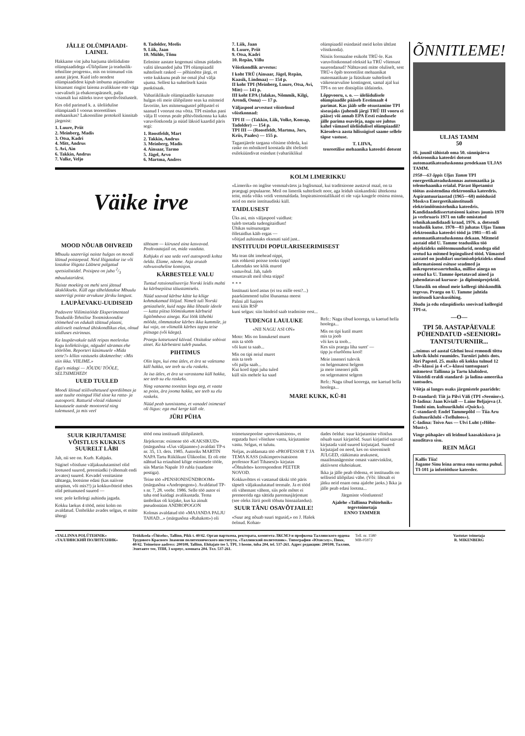JÄLLE OLÜMPIAADI-LAINEL
Hakkame vist juba harjuma üleliiduliste olümpiaadidega «Üliõpilane ja teaduslik-tehniline progress», mis on toimunud viis aastat järjest. Kuid info nendest olümpiaadidest kipub imbuma asjaosaliste kitsamast ringist laiema avalikkuse ette väga vaevaliselt ja ebakorrapäraselt, palju visamalt kui näiteks teave spordivõistlustelt.
Kes olid parimad k. a. üleliidulise olümpiaadi I voorus teoreetilises mehaanikas? Lakooniline protokoll kinnitab järgmist:
1. Luure, Priit
2. Meinberg, Madis
3. Otsa, Kadri
4. Mitt, Andrus
5. Avi, Ain
6. Takkin, Andrus
7. Valke, Veljo
8. Tadolder, Meelis
9. Liik, Jaan
10. Mühle, Tõnu
Eelmiste aastate kogemusi silmas pidades valiti ülesanded juba TPI olümpiaadil suhteliselt rasked — põhimõtte järgi, et vette kukkunu peab ise omal jõul välja ujuma. Sellest ka suhteliselt kasin punktisaak.
Vabariiklikule olümpiaadile kutsutute hulgas oli meie üliõpilaste seas ka mitmeid favoriite, kes mitmesugustel põhjustel ei saanud I voorust osa võtta. TPI esindus pani välja II voorus peale põhivõistkonna ka kaks varuvõistkonda ja nüüd läksid kaardid päris segi:
1. Roostfeldt, Mart
2. Takkin, Andrus
3. Meinberg, Madis
4. Ainsaar, Tarmo
5. Jägel, Arvo
6. Martma, Andres
7. Liik, Jaan
8. Luure, Priit
9. Otsa, Kadri
10. Repän, Villu
Võistkondlik arvestus:
I koht TRÜ (Ainsaar, Jägel, Repän, Kaasik, Lindmaa) — 154 p.
II koht TPI (Meinberg, Luure, Otsa, Avi, Mitt) — 141 p.
III koht EPA (Jalakas, Nõmmik, Kilgi, Arendi, Oona) — 17 p.
Väljaspool arvestust võistelnud võistkonnad:
TPI II — (Takkin, Liik, Volke, Konsap, Tadolder) — 154 p.
TPI III — (Roostfeldt, Martma, Jors, Kriis, Paales) — 155 p.
Tagantjärele targana võisime tõdeda, kui raske on mõnikord koostada üht tõeliselt esileküündivat esindust (vabariiklikul
olümpiaadil esindasid meid kolm ühtlast võistkonda).
Niisiis formaalne esikoht TRÜ-le. Kas varuvõistkonnad oleksid ka TRÜ võimsust suurendanud? Nähtavasti mitte oluliselt, sest TRÜ-s õpib teoreetilist mehaanikat matemaatikute ja füüsikute suhteliselt väikesearvuline kontingent, samal ajal kui TPI-s on see distsipliin üldaineks.
Lõppvooru, s. o. — üleliidulisele olümpiaadile pääseb Eestimaalt 4 parimat. Kas jääb selle otsustamine TPI siseasjaks (juhendi järgi TRÜ III vooru ei pääse) või annab EPA Eesti esindusele jälle parima osavõtja, nagu see juhtus kahel viimasel üleliidulisel olümpiaadil? Käesoleva aasta hilissügisel saame sellele täpse vastuse.
T. LIIVA,
teoreetilise mehaanika kateedri dotsent
Väike irve
MOOD NÕUAB OHVREID
Mbuulu saareriigi naiste hulgas on moodi läinud poistepead. Neid lõigatakse ise või lastakse lõigata Läänest palgatud spetsialistidel. Poisipea on juba 2/3 mbuulutaridest.
Naiste moekirg on mehi seni jätnud ükskõikseks. Küll aga täheldatakse Mbuulu saareriigi poiste arvukuse järsku langust.
LAUPÄEVAKU-UUDISEID
Padavere Viilimistööde Eksperimentaal Teaduslik-Tehnilise Tootmiskoondise töömehed on edukalt täitnud plaani, aktiivselt osalenud ühiskondlikus elus, olnud taidluses esirinnas.
Ka laupäevakule tuldi reipas meeleolus kogu kollektiiviga, nägudel säramas ehe töörõõm. Reporteri küsimusele «Mida teete?» kõlas vastuseks ükskmeelne: «Mis siin ikka. VIILIME.»
Ega's midagi — JÕUDU TÖÖLE, SELTSIMEHED!
UUED TUULED
Moodi läinud stiilivahetused spordiilmas ja uute tuulte otsingud lõid sisse ka ratta- ja autosporti. Ratturid võtsid ridamisi kasutusele autode mootoreid ning tulemused, ja mis veel
tähtsam — kiirused aina kasvavad. Pealtvaatajail on, mida vaadata.
Kahjuks ei saa seda veel autospordi kohta öelda. Elame, näeme. Asja arutab rahvusvaheline komisjon.
KÄRBESTELE VALU
Tuntud ratsionaliseerija Norski leidis mahti ka kärbsepiitsa täiustamiseks.
Nüüd saavad kärbse kätte ka kõige kohmakamad lööjad. Nimelt tuli Norski geniaalsele, kuid nagu ikka lihtsale ideele — katta piitsa löömiskumm kärbseid ligitõmbava ainega. Kui löök lähebki mööda, tõmmatakse kärbes ikka kummile, ja kui vaja, on võimalik kärbes tappa teise piitsaga (või käega).
Praegu katsetused käivad. Otsitakse sobivat ainet. Ka kärbestest tuleb puudus.
PIHTIMUS
Olin laps, kui ema ütles, et ära sa valetama küll hakka, see teeb su elu raskeks.
Ja isa ütles, et ära sa varastama küll hakka, see teeb su elu raskeks.
Ning vanaema toonitas kogu aeg, et vaata sa poiss, ära jooma hakka, see teeb su elu raskeks.
Nüüd peab tunnistama, et vanadel inimestel oli õigus: ega mul kerge küll ole.
JÜRI PÜHA
KOLM LIMERIKKU
«Limerik» on inglise vemmalvärss ja Inglismaal, kui traditsioone austaval maal, on ta praegugi populaarne. Meil on limerik suhteliselt noor, aga leidub siinkandiski ühtekoma teist, mida võiks veidi vemmaldada. Inspiratsiooniallikaid ei ole vaja kaugele otsima minna, neid on meie instituudiski küll.
TAIDLUSEST
Üks asi, mis väljaspool vaidlust:
tuleb toetada tudengitaidlust!
Ühikas suitsunurgas
õlletaidlus käib ergas —
võitjad auhinnaks eksmati said just..
INSTITUUDI POPULARISEERIMISEST
Ma tean üht imehead nippi,
mis rohkesti poisse tooks tippi!
Lahendaks see kõik mured
vastuvõtul. Jah, tuleb
otsustavalt meil tõsta stippi!
* * *
Instituuti kord astus (ei tea mille eest?...)
paarkümmend tulist lõunamaa meest
Palmi all fuajees
seni käis RSP
kuni selgus: siin hindeid saab teadmiste eest...
TUDENGI LAULUKE
«NII NAGU ASI ON»
Moto: Mis on linnukesel muret
mis ta sööb
või kust ta saab...
Mis on tipi neiul muret
mis ta teeb
või palju saab...
Kui kord tippi juba tuled
küll siis mehele ka saad
Refr.: Nagu tibud koorega, ta kaetud hella hoolega...
Mis on tipi kutil muret
mis ta joob
või kes ta toob...
Kes siis praegu liha suret' —
tipp ju elurõõmu kool!
Meie inseneri tulevik
on helgematest helgem
ja meie inseneri pilk
on selgematest selgem
Refr.: Nagu tibud koorega, me kaetud hella hoolega...
MARE KUKK, KÜ-81
SUUR KIRJUTAMISE VÕISTLUS KUKKUS SUURELT LÄBI
Jah, nii see on. Kurb. Kahjuks.
Sügisel võistluse väljakuulutamisel olid lootused suured, preemiadki (vähemalt endi arvates) suured. Kevadel venitasime tähtaega, lootsime edasi (kas naiivne utopism, või mis?!) ja kokkuvõtteid tehes olid pettumused suured —
sest: pole kellelegi auhindu jagada.
Kokku laekus 4 tööd, neist kolm on avaldatud. Ümbrikke avades selgus, et mitte ühtegi
tööd oma instituudi üliõpilastelt.
Järjekorras: esimene töö «KAKSIKUD» (märgusõna «Uus väljaanne») avaldati TP-s nr. 35, 13. dets. 1985. Autoriks MARTIN NAPA Tartu Riiklikust Ülikoolist. Et oli ette nähtud ka eriauhind kõige esimesele töölе, siis Martin Napale 10 rubla (saadame postiga).
Teine töö «PENSIONISÜNDROOM» (märgusõna «Andropogon»). Avaldatud TP-s nr. 7, 28. veebr. 1986. Selle töö autor ei taha end kuidagi avalikustada. Tema ümbrikus oli kirjake, kus ka ainult pseudonüüm ANDROPOGON
Kolmas avaldatud töö «MAJANDA PALJU TAHAD...» (märgusõna «Rahakott») oli
toimetusepoolne «provokatsioon», et ergutada huvi võistluse vastu, kirjutamise vastu. Selgus, et tulutu.
Neljas, avaldamata töö «PROFESSOR T JA TEMA KASS (isikimprovisatsioon professor Karl Tihasest)» kirjutas «Õhtulehe» korrespondent PEETER NOVOD.
Kokkuvõttes ei vastanud ükski töö päris täpselt väljakuulutatud teemale. Ja et tööd oli vähemast vähem, siis pole mõtet ei premeerida ega sättida paremusjärjestust (see oleks žürii poolt tõhutu hinnaalandus).
SUUR TÄNU OSAVÕTJAILE!
«Suur aeg nõuab suuri tegusid,» on J. Hašek öelnud. Kohan-
dades öeldut: suur kirjutamise võistlus nõuab suuri kirjatöid. Suuri kirjatöid saavad kirjutada vaid suured kirjutajad. Suured kirjutajad on need, kes on siseemiselt JULGED, rääkimata arukusest, maailmanägemise omast vaatevinklist, aktiivsest eluhoiakust.
Ikka ja jälle peab tõdema, et instituudis on selliseid üliõpilasi vähe. (Või: lihtsalt ei jätku neid enam oma ajalehe jaoks.) Ikka ja jälle peab edasi lootma...
Järgmiste võistlusteni!
Ajalehe «Tallinna Polütehnik» tegevtoimetaja
ENNO TAMMER
ÕNNITLEME!
ULJAS TAMM
50
16. juunil tähistab oma 50. sünnipäeva elektroonika kateedri dotsent automaatikateaduskonna prodekaan ULJAS TAMM.
1958—63 õppis Uljas Tamm TPI energeetikateaduskonnas automaatika ja telemehaanika erialal. Pärast lõpetamist töötas assistendina elektroonika kateedris. Aspirantuuriaastad (1965—68) möödusid Moskva Energeetikainstituudi elektrimõõtmistehnika kateedris. Kandidaadidissertatsiooni kaitses juunis 1970 ja veebruaris 1971 on talle omistatud tehnikakandidaadi kraad, 1976. a. dotsendi teaduslik kutse. 1978—83 juhatas Uljas Tamm elektroonika kateedri tööd ja 1981—85 oli automaatikateaduskonna dekaan. Mitmeid aastaid olid U. Tamme teadusliku töö objektideks mõõtemuundurid, nendega olid seotud ka mitmed lepingulised tööd. Viimastel aastatel on juubilari uurimisobjektideks olnud informatsiooni esituse seadmed ja mikroprotsessortehnika, millise ainega on seotud ka U. Tamme õpetatavad ained ja juhendatavad kursuse- ja diplomiprojektid.
Ulatuslik on olnud meie kolleegi ühiskondlik tegevus. Praegu on U. Tamme juhtida instituudi karskusühing.
Jõudu ja edu edaspidiseks soovivad kolleegid TPI-st.
—O—
TPI 50. AASTAPÄEVALE PÜHENDATUD «SEENIORI» TANTSUTURNIIR...
...toimus sel aastal Glehni lossi remondi tõttu kohvik-klubi ruumides. Turniiri juhtis dots. Jüri Papstel. 25. maiks oli kokku tulnud 12 «D»-klassi ja 4 «C»-klassi tantsupaari mitmetest Tallinna ja Tartu klubidest. Võisteldi eraldi standard- ja ladina-ameerika tantsudes.
Võitja ai langes osaks järgmistele paaridele:
D-standard: Tiit ja Pilvi Väli (TPI «Seenior»).
D-ladina: Jaan Kiviall — Laine Beljajeva (J. Tombi nim. kultuuriklubi «Quick»).
C-standard: Endel Tammepõld — Tiia Aru (kultuuriklubi «Tselluloos»).
C-ladina: Toivo Aus — Ulvi Luht («Hõbe-Must»).
Vinge pühapäev oli leidnud kaasakiskuva ja nauditava sisu.
REIN MÄGI
Kallis Tiia!
Jagame Sinu leina armsa ema surma puhul.
TI-101 ja infotöötluse kateeder.
«TALLINNA POLÜTEHNIK»
«ТАЛЛИНСКИЙ ПОЛИТЕХНИК»
Trükikoda «Ühiselu», Tallinn, Pikk t. 40/42. Орган парткома, ректората, комитета ЛКСМЭ и профкома Таллинского ордена Трудового Красного Знамени политехнического института, «Таллинский политехник». Типография «Юхисэлу», Пикк, 40/42. Toimetuse aadress: 200108, Tallinn, Ehitajate tee 5, TPI, 3 hoone, tuba 204, tel. 537-261. Адрес редакции: 200108, Таллин, Эхитаяте тее, ТПИ, 3 корпус, комната 204. Тел. 537-261.
Tell. nr. 1580
MB-05972
Vastutav toimetaja
R. MIKENBERG